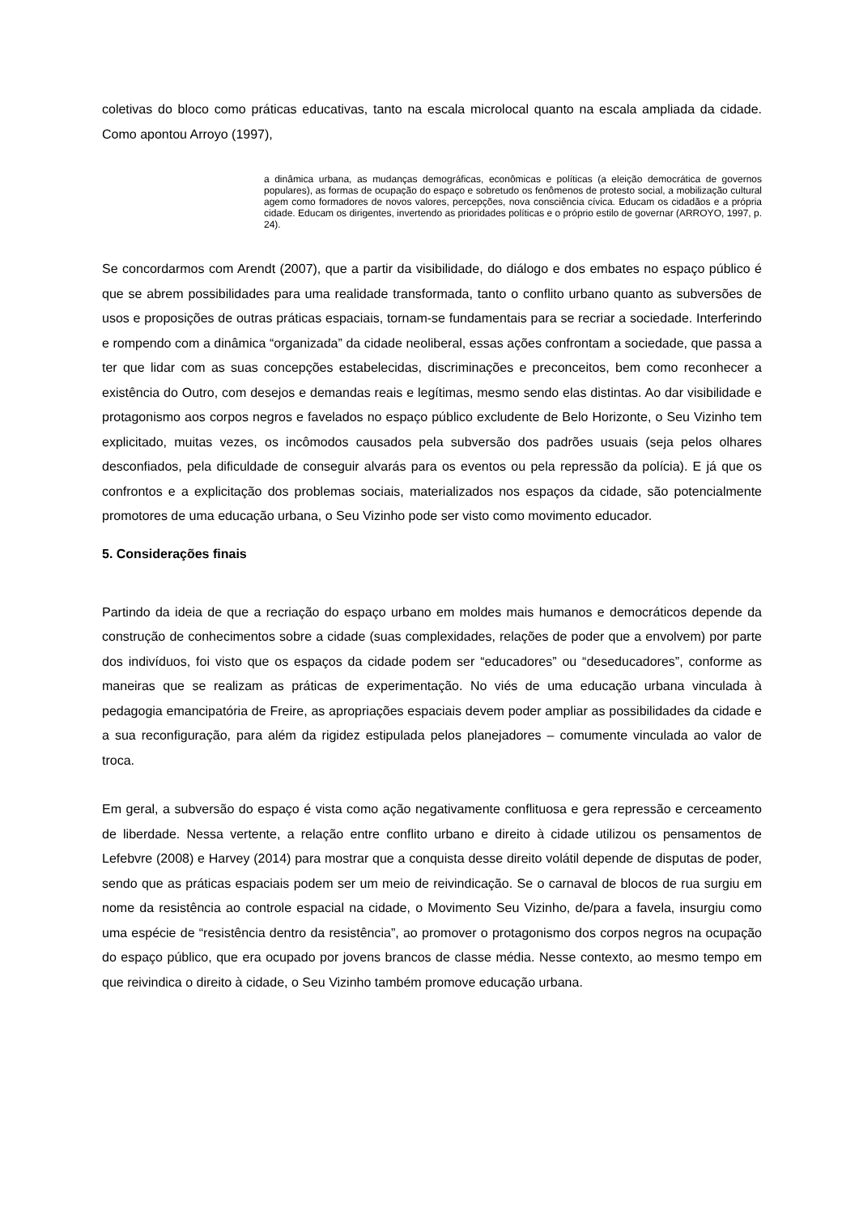coletivas do bloco como práticas educativas, tanto na escala microlocal quanto na escala ampliada da cidade. Como apontou Arroyo (1997),
a dinâmica urbana, as mudanças demográficas, econômicas e políticas (a eleição democrática de governos populares), as formas de ocupação do espaço e sobretudo os fenômenos de protesto social, a mobilização cultural agem como formadores de novos valores, percepções, nova consciência cívica. Educam os cidadãos e a própria cidade. Educam os dirigentes, invertendo as prioridades políticas e o próprio estilo de governar (ARROYO, 1997, p. 24).
Se concordarmos com Arendt (2007), que a partir da visibilidade, do diálogo e dos embates no espaço público é que se abrem possibilidades para uma realidade transformada, tanto o conflito urbano quanto as subversões de usos e proposições de outras práticas espaciais, tornam-se fundamentais para se recriar a sociedade. Interferindo e rompendo com a dinâmica “organizada” da cidade neoliberal, essas ações confrontam a sociedade, que passa a ter que lidar com as suas concepções estabelecidas, discriminações e preconceitos, bem como reconhecer a existência do Outro, com desejos e demandas reais e legítimas, mesmo sendo elas distintas. Ao dar visibilidade e protagonismo aos corpos negros e favelados no espaço público excludente de Belo Horizonte, o Seu Vizinho tem explicitado, muitas vezes, os incômodos causados pela subversão dos padrões usuais (seja pelos olhares desconfiados, pela dificuldade de conseguir alvarás para os eventos ou pela repressão da polícia). E já que os confrontos e a explicitação dos problemas sociais, materializados nos espaços da cidade, são potencialmente promotores de uma educação urbana, o Seu Vizinho pode ser visto como movimento educador.
5. Considerações finais
Partindo da ideia de que a recriação do espaço urbano em moldes mais humanos e democráticos depende da construção de conhecimentos sobre a cidade (suas complexidades, relações de poder que a envolvem) por parte dos indivíduos, foi visto que os espaços da cidade podem ser “educadores” ou “deseducadores”, conforme as maneiras que se realizam as práticas de experimentação. No viés de uma educação urbana vinculada à pedagogia emancipatória de Freire, as apropriações espaciais devem poder ampliar as possibilidades da cidade e a sua reconfiguração, para além da rigidez estipulada pelos planejadores – comumente vinculada ao valor de troca.
Em geral, a subversão do espaço é vista como ação negativamente conflituosa e gera repressão e cerceamento de liberdade. Nessa vertente, a relação entre conflito urbano e direito à cidade utilizou os pensamentos de Lefebvre (2008) e Harvey (2014) para mostrar que a conquista desse direito volátil depende de disputas de poder, sendo que as práticas espaciais podem ser um meio de reivindicação. Se o carnaval de blocos de rua surgiu em nome da resistência ao controle espacial na cidade, o Movimento Seu Vizinho, de/para a favela, insurgiu como uma espécie de “resistência dentro da resistência”, ao promover o protagonismo dos corpos negros na ocupação do espaço público, que era ocupado por jovens brancos de classe média. Nesse contexto, ao mesmo tempo em que reivindica o direito à cidade, o Seu Vizinho também promove educação urbana.